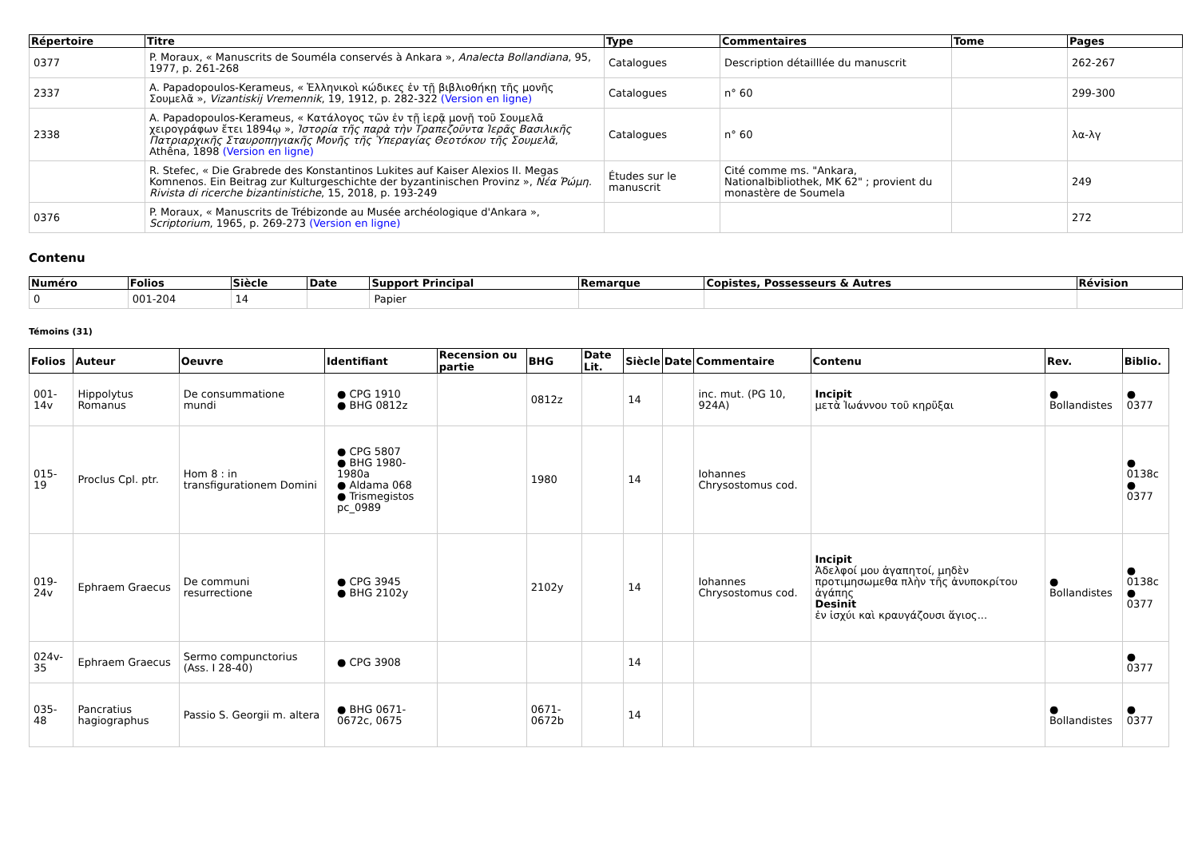| Répertoire | Titre | Type | Commentaires | Tome | Pages |
| --- | --- | --- | --- | --- | --- |
| 0377 | P. Moraux, « Manuscrits de Souméla conservés à Ankara », Analecta Bollandiana , 95, 1977, p. 261-268 | Catalogues | Description détailllée du manuscrit | | 262-267 |
| 2337 | A. Papadopoulos-Kerameus, « Ἑλληνικοὶ κώδικες ἐν τῇ βιβλιοθήκῃ τῆς μονῆς Σουμελᾶ », Vizantiskij Vremennik , 19, 1912, p. 282-322 (Version en ligne) | Catalogues | n° 60 | | 299-300 |
| 2338 | A. Papadopoulos-Kerameus, « Κατάλογος τῶν ἐν τῇ ἱερᾷ μονῇ τοῦ Σουμελᾶ χειρογράφων ἔτει 1894ῳ », Ἱστορία τῆς παρὰ τὴν Τραπεζοῦντα Ἱερᾶς Βασιλικῆς Πατριαρχικῆς Σταυροπηγιακῆς Μονῆς τῆς Ὑπεραγίας Θεοτόκου τῆς Σουμελᾶ , Athêna, 1898 (Version en ligne) | Catalogues | n° 60 | | λα-λγ |
| | R. Stefec, « Die Grabrede des Konstantinos Lukites auf Kaiser Alexios II. Megas Komnenos. Ein Beitrag zur Kulturgeschichte der byzantinischen Provinz », Νέα Ῥώμη. Rivista di ricerche bizantinistiche , 15, 2018, p. 193-249 | Études sur le manuscrit | Cité comme ms. "Ankara, Nationalbibliothek, MK 62" ; provient du monastère de Soumela | | 249 |
| 0376 | P. Moraux, « Manuscrits de Trébizonde au Musée archéologique d'Ankara », Scriptorium , 1965, p. 269-273 (Version en ligne) | | | | 272 |
Contenu
| Numéro | Folios | Siècle | Date | Support Principal | Remarque | Copistes, Possesseurs & Autres | Révision |
| --- | --- | --- | --- | --- | --- | --- | --- |
| 0 | 001-204 | 14 | | Papier | | | |
Témoins (31)
| Folios | Auteur | Oeuvre | Identifiant | Recension ou partie | BHG | Date Lit. | Siècle | Date | Commentaire | Contenu | Rev. | Biblio. |
| --- | --- | --- | --- | --- | --- | --- | --- | --- | --- | --- | --- | --- |
| 001-14v | Hippolytus Romanus | De consummatione mundi | ● CPG 1910 ● BHG 0812z | | 0812z | | 14 | | inc. mut. (PG 10, 924A) | Incipit μετὰ Ἰωάννου τοῦ κηρῦξαι | ● Bollandistes | ● 0377 |
| 015-19 | Proclus Cpl. ptr. | Hom 8 : in transfigurationem Domini | ● CPG 5807 ● BHG 1980-1980a ● Aldama 068 ● Trismegistos pc_0989 | | 1980 | | 14 | | Iohannes Chrysostomus cod. | | | ● 0138c ● 0377 |
| 019-24v | Ephraem Graecus | De communi resurrectione | ● CPG 3945 ● BHG 2102y | | 2102y | | 14 | | Iohannes Chrysostomus cod. | Incipit Ἀδελφοί μου ἀγαπητοί, μηδὲν προτιμησωμεθα πλὴν τῆς ἀνυποκρίτου ἀγάπης Desinit ἐν ἰσχύι καὶ κραυγάζουσι ἅγιος... | ● Bollandistes | ● 0138c ● 0377 |
| 024v-35 | Ephraem Graecus | Sermo compunctorius (Ass. I 28-40) | ● CPG 3908 | | | | 14 | | | | | ● 0377 |
| 035-48 | Pancratius hagiographus | Passio S. Georgii m. altera | ● BHG 0671-0672c, 0675 | | 0671-0672b | | 14 | | | | ● Bollandistes | ● 0377 |